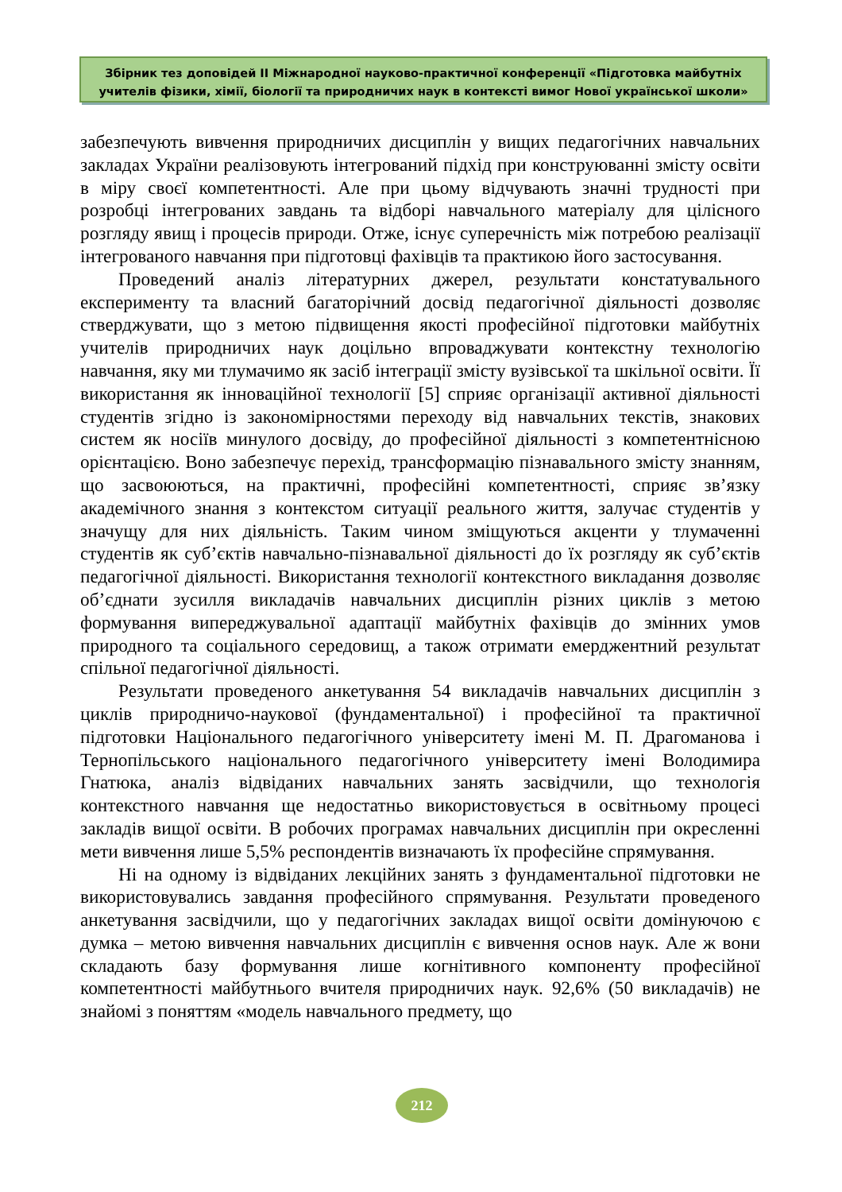Збірник тез доповідей ІІ Міжнародної науково-практичної конференції «Підготовка майбутніх учителів фізики, хімії, біології та природничих наук в контексті вимог Нової української школи»
забезпечують вивчення природничих дисциплін у вищих педагогічних навчальних закладах України реалізовують інтегрований підхід при конструюванні змісту освіти в міру своєї компетентності. Але при цьому відчувають значні трудності при розробці інтегрованих завдань та відборі навчального матеріалу для цілісного розгляду явищ і процесів природи. Отже, існує суперечність між потребою реалізації інтегрованого навчання при підготовці фахівців та практикою його застосування.
Проведений аналіз літературних джерел, результати констатувального експерименту та власний багаторічний досвід педагогічної діяльності дозволяє стверджувати, що з метою підвищення якості професійної підготовки майбутніх учителів природничих наук доцільно впроваджувати контекстну технологію навчання, яку ми тлумачимо як засіб інтеграції змісту вузівської та шкільної освіти. Її використання як інноваційної технології [5] сприяє організації активної діяльності студентів згідно із закономірностями переходу від навчальних текстів, знакових систем як носіїв минулого досвіду, до професійної діяльності з компетентнісною орієнтацією. Воно забезпечує перехід, трансформацію пізнавального змісту знанням, що засвоюються, на практичні, професійні компетентності, сприяє зв’язку академічного знання з контекстом ситуації реального життя, залучає студентів у значущу для них діяльність. Таким чином зміщуються акценти у тлумаченні студентів як суб’єктів навчально-пізнавальної діяльності до їх розгляду як суб’єктів педагогічної діяльності. Використання технології контекстного викладання дозволяє об’єднати зусилля викладачів навчальних дисциплін різних циклів з метою формування випереджувальної адаптації майбутніх фахівців до змінних умов природного та соціального середовищ, а також отримати емерджентний результат спільної педагогічної діяльності.
Результати проведеного анкетування 54 викладачів навчальних дисциплін з циклів природничо-наукової (фундаментальної) і професійної та практичної підготовки Національного педагогічного університету імені М. П. Драгоманова і Тернопільського національного педагогічного університету імені Володимира Гнатюка, аналіз відвіданих навчальних занять засвідчили, що технологія контекстного навчання ще недостатньо використовується в освітньому процесі закладів вищої освіти. В робочих програмах навчальних дисциплін при окресленні мети вивчення лише 5,5% респондентів визначають їх професійне спрямування.
Ні на одному із відвіданих лекційних занять з фундаментальної підготовки не використовувались завдання професійного спрямування. Результати проведеного анкетування засвідчили, що у педагогічних закладах вищої освіти домінуючою є думка – метою вивчення навчальних дисциплін є вивчення основ наук. Але ж вони складають базу формування лише когнітивного компоненту професійної компетентності майбутнього вчителя природничих наук. 92,6% (50 викладачів) не знайомі з поняттям «модель навчального предмету, що
212